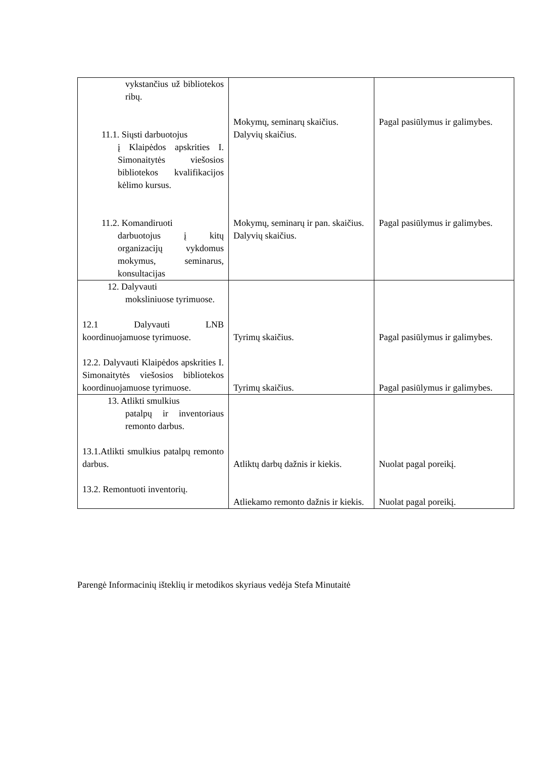| vykstančius už bibliotekos ribų. 11.1. Siųsti darbuotojus į Klaipėdos apskrities I. Simonaitytės viešosios bibliotekos kvalifikacijos kėlimo kursus. 11.2. Komandiruoti darbuotojus į kitų organizacijų vykdomus mokymus, seminarus, konsultacijas | Mokymų, seminarų skaičius. Dalyvių skaičius. Mokymų, seminarų ir pan. skaičius. Dalyvių skaičius. | Pagal pasiūlymus ir galimybes. Pagal pasiūlymus ir galimybes. |
| 12. Dalyvauti moksliniuose tyrimuose. 12.1 Dalyvauti LNB koordinuojamuose tyrimuose. 12.2. Dalyvauti Klaipėdos apskrities I. Simonaitytės viešosios bibliotekos koordinuojamuose tyrimuose. | Tyrimų skaičius. Tyrimų skaičius. | Pagal pasiūlymus ir galimybes. Pagal pasiūlymus ir galimybes. |
| 13. Atlikti smulkius patalpų ir inventoriaus remonto darbus. 13.1.Atlikti smulkius patalpų remonto darbus. 13.2. Remontuoti inventorių. | Atliktų darbų dažnis ir kiekis. Atliekamo remonto dažnis ir kiekis. | Nuolat pagal poreikį. Nuolat pagal poreikį. |
Parengė Informacinių išteklių ir metodikos skyriaus vedėja Stefa Minutaitė